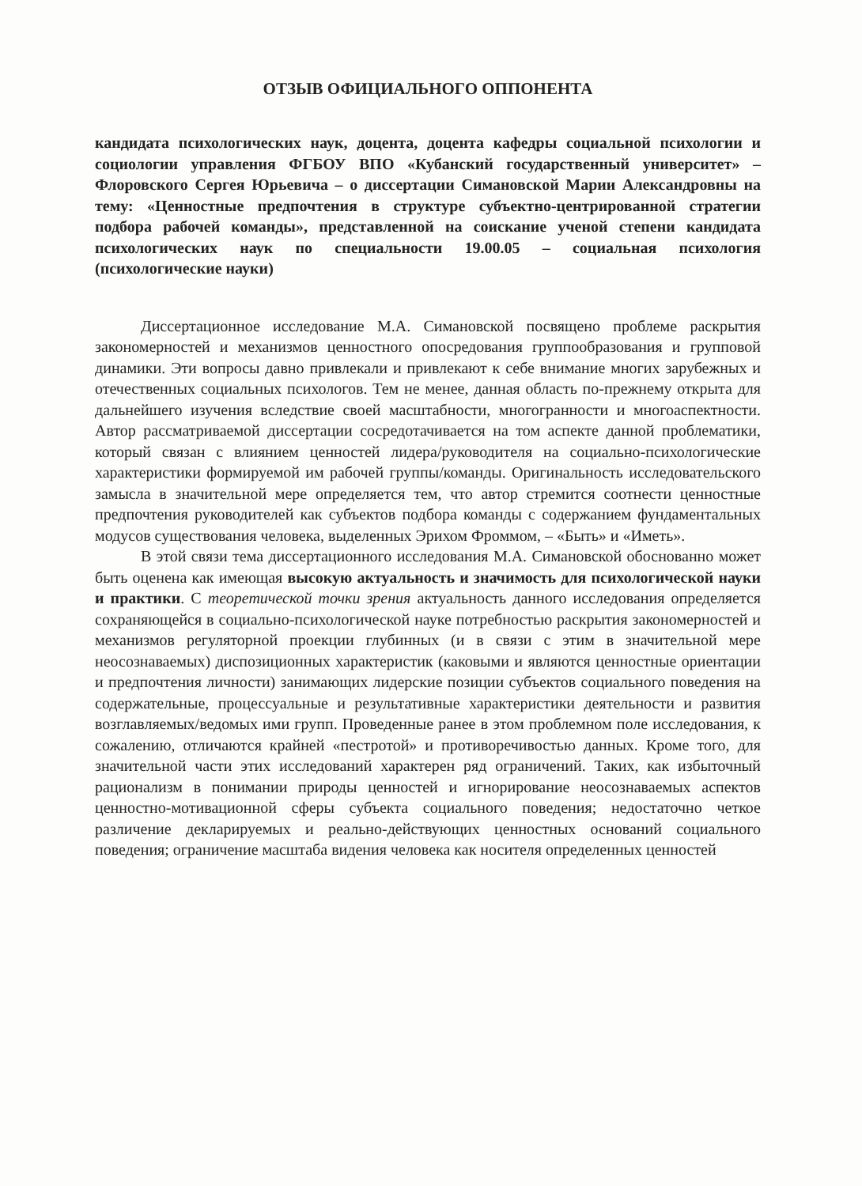ОТЗЫВ ОФИЦИАЛЬНОГО ОППОНЕНТА
кандидата психологических наук, доцента, доцента кафедры социальной психологии и социологии управления ФГБОУ ВПО «Кубанский государственный университет» – Флоровского Сергея Юрьевича – о диссертации Симановской Марии Александровны на тему: «Ценностные предпочтения в структуре субъектно-центрированной стратегии подбора рабочей команды», представленной на соискание ученой степени кандидата психологических наук по специальности 19.00.05 – социальная психология (психологические науки)
Диссертационное исследование М.А. Симановской посвящено проблеме раскрытия закономерностей и механизмов ценностного опосредования группообразования и групповой динамики. Эти вопросы давно привлекали и привлекают к себе внимание многих зарубежных и отечественных социальных психологов. Тем не менее, данная область по-прежнему открыта для дальнейшего изучения вследствие своей масштабности, многогранности и многоаспектности. Автор рассматриваемой диссертации сосредотачивается на том аспекте данной проблематики, который связан с влиянием ценностей лидера/руководителя на социально-психологические характеристики формируемой им рабочей группы/команды. Оригинальность исследовательского замысла в значительной мере определяется тем, что автор стремится соотнести ценностные предпочтения руководителей как субъектов подбора команды с содержанием фундаментальных модусов существования человека, выделенных Эрихом Фроммом, – «Быть» и «Иметь».
В этой связи тема диссертационного исследования М.А. Симановской обоснованно может быть оценена как имеющая высокую актуальность и значимость для психологической науки и практики. С теоретической точки зрения актуальность данного исследования определяется сохраняющейся в социально-психологической науке потребностью раскрытия закономерностей и механизмов регуляторной проекции глубинных (и в связи с этим в значительной мере неосознаваемых) диспозиционных характеристик (каковыми и являются ценностные ориентации и предпочтения личности) занимающих лидерские позиции субъектов социального поведения на содержательные, процессуальные и результативные характеристики деятельности и развития возглавляемых/ведомых ими групп. Проведенные ранее в этом проблемном поле исследования, к сожалению, отличаются крайней «пестротой» и противоречивостью данных. Кроме того, для значительной части этих исследований характерен ряд ограничений. Таких, как избыточный рационализм в понимании природы ценностей и игнорирование неосознаваемых аспектов ценностно-мотивационной сферы субъекта социального поведения; недостаточно четкое различение декларируемых и реально-действующих ценностных оснований социального поведения; ограничение масштаба видения человека как носителя определенных ценностей